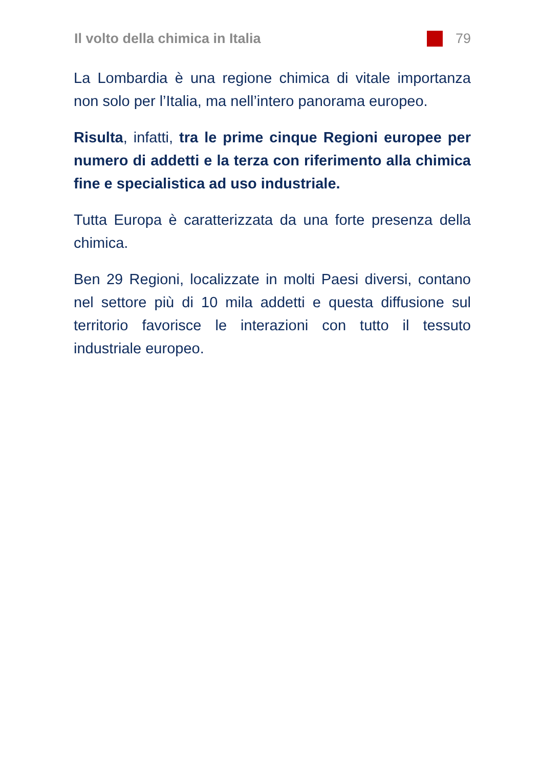Il volto della chimica in Italia 79
La Lombardia è una regione chimica di vitale importanza non solo per l’Italia, ma nell’intero panorama europeo.
Risulta, infatti, tra le prime cinque Regioni europee per numero di addetti e la terza con riferimento alla chimica fine e specialistica ad uso industriale.
Tutta Europa è caratterizzata da una forte presenza della chimica.
Ben 29 Regioni, localizzate in molti Paesi diversi, contano nel settore più di 10 mila addetti e questa diffusione sul territorio favorisce le interazioni con tutto il tessuto industriale europeo.